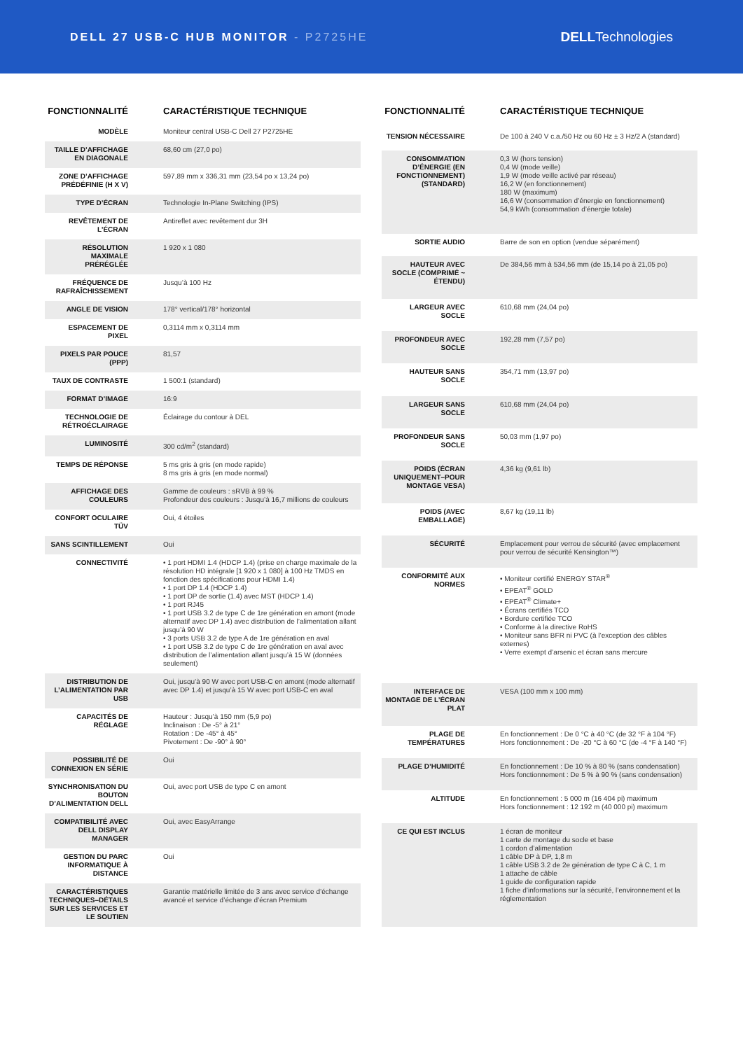DELL 27 USB-C HUB MONITOR - P2725HE
DELLTechnologies
| FONCTIONNALITÉ | CARACTÉRISTIQUE TECHNIQUE |
| --- | --- |
| MODÈLE | Moniteur central USB-C Dell 27 P2725HE |
| TAILLE D’AFFICHAGE EN DIAGONALE | 68,60 cm (27,0 po) |
| ZONE D’AFFICHAGE PRÉDÉFINIE (H X V) | 597,89 mm x 336,31 mm (23,54 po x 13,24 po) |
| TYPE D’ÉCRAN | Technologie In-Plane Switching (IPS) |
| REVÊTEMENT DE L’ÉCRAN | Antireflet avec revêtement dur 3H |
| RÉSOLUTION MAXIMALE PRÉRÉGLÉE | 1 920 x 1 080 |
| FRÉQUENCE DE RAFRAÎCHISSEMENT | Jusqu’à 100 Hz |
| ANGLE DE VISION | 178° vertical/178° horizontal |
| ESPACEMENT DE PIXEL | 0,3114 mm x 0,3114 mm |
| PIXELS PAR POUCE (PPP) | 81,57 |
| TAUX DE CONTRASTE | 1 500:1 (standard) |
| FORMAT D’IMAGE | 16:9 |
| TECHNOLOGIE DE RÉTROÉCLAIRAGE | Éclairage du contour à DEL |
| LUMINOSITÉ | 300 cd/m<sup>2</sup> (standard) |
| TEMPS DE RÉPONSE | 5 ms gris à gris (en mode rapide) 8 ms gris à gris (en mode normal) |
| AFFICHAGE DES COULEURS | Gamme de couleurs : sRVB à 99 % Profondeur des couleurs : Jusqu’à 16,7 millions de couleurs |
| CONFORT OCULAIRE TÜV | Oui, 4 étoiles |
| SANS SCINTILLEMENT | Oui |
| CONNECTIVITÉ | • 1 port HDMI 1.4 (HDCP 1.4) (prise en charge maximale de la résolution HD intégrale [1 920 x 1 080] à 100 Hz TMDS en fonction des spécifications pour HDMI 1.4) • 1 port DP 1.4 (HDCP 1.4) • 1 port DP de sortie (1.4) avec MST (HDCP 1.4) • 1 port RJ45 • 1 port USB 3.2 de type C de 1re génération en amont (mode alternatif avec DP 1.4) avec distribution de l’alimentation allant jusqu’à 90 W • 3 ports USB 3.2 de type A de 1re génération en aval • 1 port USB 3.2 de type C de 1re génération en aval avec distribution de l’alimentation allant jusqu’à 15 W (données seulement) |
| DISTRIBUTION DE L’ALIMENTATION PAR USB | Oui, jusqu’à 90 W avec port USB-C en amont (mode alternatif avec DP 1.4) et jusqu’à 15 W avec port USB-C en aval |
| CAPACITÉS DE RÉGLAGE | Hauteur : Jusqu’à 150 mm (5,9 po) Inclinaison : De -5° à 21° Rotation : De -45° à 45° Pivotement : De -90° à 90° |
| POSSIBILITÉ DE CONNEXION EN SÉRIE | Oui |
| SYNCHRONISATION DU BOUTON D’ALIMENTATION DELL | Oui, avec port USB de type C en amont |
| COMPATIBILITÉ AVEC DELL DISPLAY MANAGER | Oui, avec EasyArrange |
| GESTION DU PARC INFORMATIQUE À DISTANCE | Oui |
| CARACTÉRISTIQUES TECHNIQUES–DÉTAILS SUR LES SERVICES ET LE SOUTIEN | Garantie matérielle limitée de 3 ans avec service d’échange avancé et service d’échange d’écran Premium |
| FONCTIONNALITÉ | CARACTÉRISTIQUE TECHNIQUE |
| --- | --- |
| TENSION NÉCESSAIRE | De 100 à 240 V c.a./50 Hz ou 60 Hz ± 3 Hz/2 A (standard) |
| CONSOMMATION D’ÉNERGIE (EN FONCTIONNEMENT) (STANDARD) | 0,3 W (hors tension) 0,4 W (mode veille) 1,9 W (mode veille activé par réseau) 16,2 W (en fonctionnement) 180 W (maximum) 16,6 W (consommation d’énergie en fonctionnement) 54,9 kWh (consommation d’énergie totale) |
| SORTIE AUDIO | Barre de son en option (vendue séparément) |
| HAUTEUR AVEC SOCLE (COMPRIMÉ ~ ÉTENDU) | De 384,56 mm à 534,56 mm (de 15,14 po à 21,05 po) |
| LARGEUR AVEC SOCLE | 610,68 mm (24,04 po) |
| PROFONDEUR AVEC SOCLE | 192,28 mm (7,57 po) |
| HAUTEUR SANS SOCLE | 354,71 mm (13,97 po) |
| LARGEUR SANS SOCLE | 610,68 mm (24,04 po) |
| PROFONDEUR SANS SOCLE | 50,03 mm (1,97 po) |
| POIDS (ÉCRAN UNIQUEMENT–POUR MONTAGE VESA) | 4,36 kg (9,61 lb) |
| POIDS (AVEC EMBALLAGE) | 8,67 kg (19,11 lb) |
| SÉCURITÉ | Emplacement pour verrou de sécurité (avec emplacement pour verrou de sécurité Kensington™) |
| CONFORMITÉ AUX NORMES | • Moniteur certifié ENERGY STAR<sup>®</sup> • EPEAT<sup>®</sup> GOLD • EPEAT<sup>®</sup> Climate+ • Écrans certifiés TCO • Bordure certifiée TCO • Conforme à la directive RoHS • Moniteur sans BFR ni PVC (à l’exception des câbles externes) • Verre exempt d’arsenic et écran sans mercure |
| INTERFACE DE MONTAGE DE L’ÉCRAN PLAT | VESA (100 mm x 100 mm) |
| PLAGE DE TEMPÉRATURES | En fonctionnement : De 0 °C à 40 °C (de 32 °F à 104 °F) Hors fonctionnement : De -20 °C à 60 °C (de -4 °F à 140 °F) |
| PLAGE D’HUMIDITÉ | En fonctionnement : De 10 % à 80 % (sans condensation) Hors fonctionnement : De 5 % à 90 % (sans condensation) |
| ALTITUDE | En fonctionnement : 5 000 m (16 404 pi) maximum Hors fonctionnement : 12 192 m (40 000 pi) maximum |
| CE QUI EST INCLUS | 1 écran de moniteur 1 carte de montage du socle et base 1 cordon d’alimentation 1 câble DP à DP, 1,8 m 1 câble USB 3.2 de 2e génération de type C à C, 1 m 1 attache de câble 1 guide de configuration rapide 1 fiche d’informations sur la sécurité, l’environnement et la réglementation |